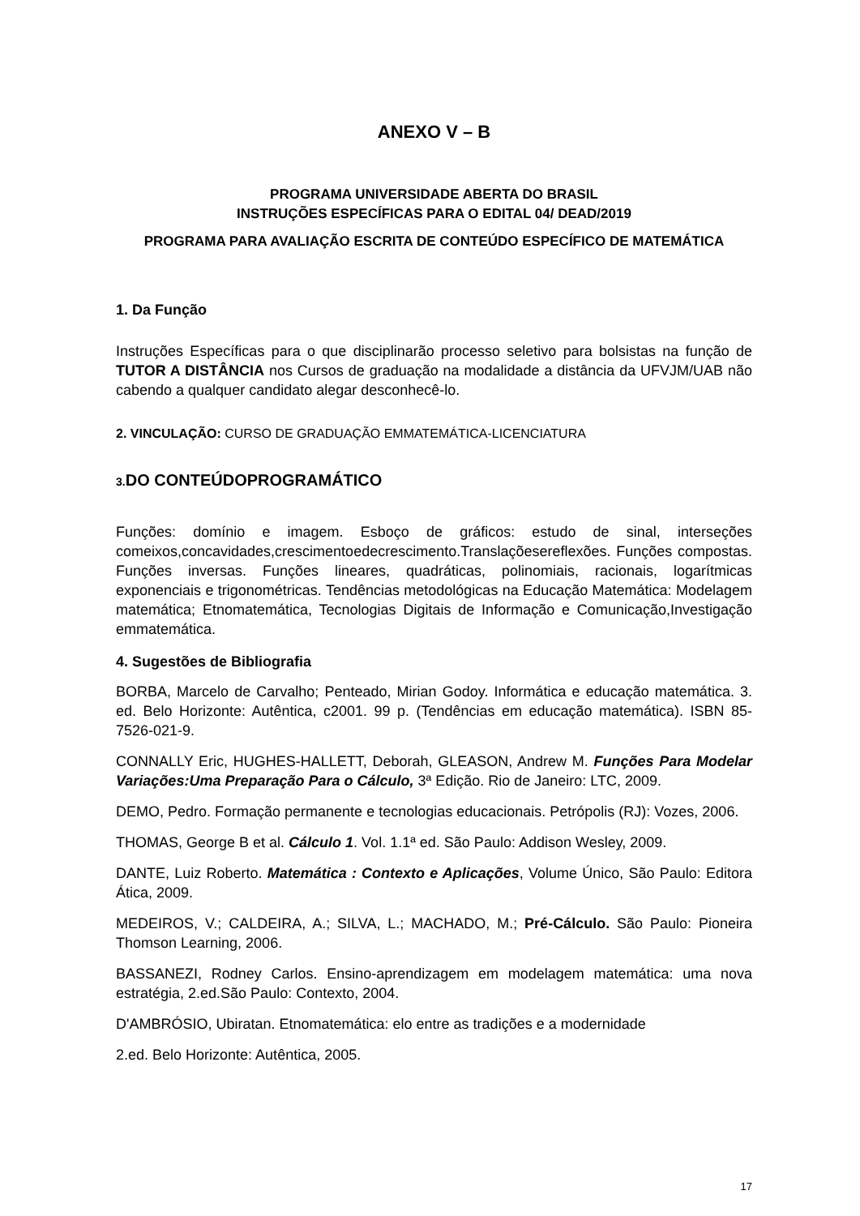ANEXO V – B
PROGRAMA UNIVERSIDADE ABERTA DO BRASIL
INSTRUÇÕES ESPECÍFICAS PARA O EDITAL 04/ DEAD/2019
PROGRAMA PARA AVALIAÇÃO ESCRITA DE CONTEÚDO ESPECÍFICO DE MATEMÁTICA
1. Da Função
Instruções Específicas para o que disciplinarão processo seletivo para bolsistas na função de TUTOR A DISTÂNCIA nos Cursos de graduação na modalidade a distância da UFVJM/UAB não cabendo a qualquer candidato alegar desconhecê-lo.
2. VINCULAÇÃO: CURSO DE GRADUAÇÃO EMMATEMÁTICA-LICENCIATURA
3. DO CONTEÚDOPROGRAMÁTICO
Funções: domínio e imagem. Esboço de gráficos: estudo de sinal, interseções comeixos,concavidades,crescimentoedecrescimento.Translaçõesereflexões. Funções compostas. Funções inversas. Funções lineares, quadráticas, polinomiais, racionais, logarítmicas exponenciais e trigonométricas. Tendências metodológicas na Educação Matemática: Modelagem matemática; Etnomatemática, Tecnologias Digitais de Informação e Comunicação,Investigação emmatemática.
4. Sugestões de Bibliografia
BORBA, Marcelo de Carvalho; Penteado, Mirian Godoy. Informática e educação matemática. 3. ed. Belo Horizonte: Autêntica, c2001. 99 p. (Tendências em educação matemática). ISBN 85-7526-021-9.
CONNALLY Eric, HUGHES-HALLETT, Deborah, GLEASON, Andrew M. Funções Para Modelar Variações:Uma Preparação Para o Cálculo, 3ª Edição. Rio de Janeiro: LTC, 2009.
DEMO, Pedro. Formação permanente e tecnologias educacionais. Petrópolis (RJ): Vozes, 2006.
THOMAS, George B et al. Cálculo 1. Vol. 1.1ª ed. São Paulo: Addison Wesley, 2009.
DANTE, Luiz Roberto. Matemática : Contexto e Aplicações, Volume Único, São Paulo: Editora Ática, 2009.
MEDEIROS, V.; CALDEIRA, A.; SILVA, L.; MACHADO, M.; Pré-Cálculo. São Paulo: Pioneira Thomson Learning, 2006.
BASSANEZI, Rodney Carlos. Ensino-aprendizagem em modelagem matemática: uma nova estratégia, 2.ed.São Paulo: Contexto, 2004.
D'AMBRÓSIO, Ubiratan. Etnomatemática: elo entre as tradições e a modernidade
2.ed. Belo Horizonte: Autêntica, 2005.
17